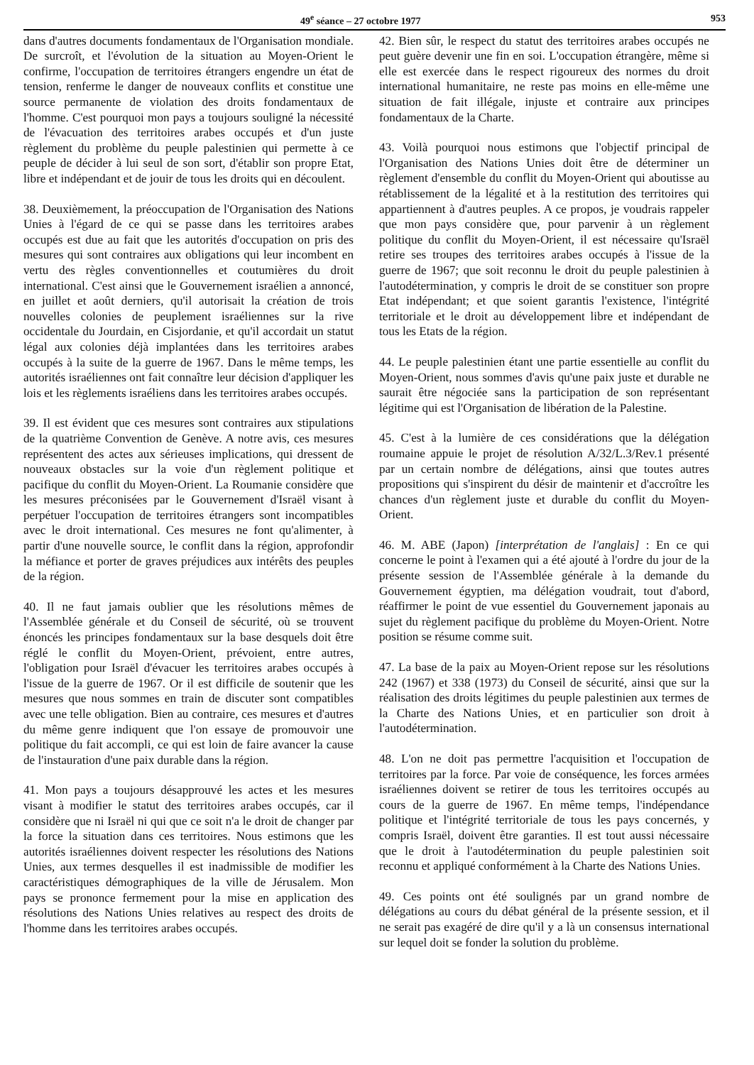49<sup>e</sup> séance – 27 octobre 1977 953
dans d'autres documents fondamentaux de l'Organisation mondiale. De surcroît, et l'évolution de la situation au Moyen-Orient le confirme, l'occupation de territoires étrangers engendre un état de tension, renferme le danger de nouveaux conflits et constitue une source permanente de violation des droits fondamentaux de l'homme. C'est pourquoi mon pays a toujours souligné la nécessité de l'évacuation des territoires arabes occupés et d'un juste règlement du problème du peuple palestinien qui permette à ce peuple de décider à lui seul de son sort, d'établir son propre Etat, libre et indépendant et de jouir de tous les droits qui en découlent.
38. Deuxièmement, la préoccupation de l'Organisation des Nations Unies à l'égard de ce qui se passe dans les territoires arabes occupés est due au fait que les autorités d'occupation on pris des mesures qui sont contraires aux obligations qui leur incombent en vertu des règles conventionnelles et coutumières du droit international. C'est ainsi que le Gouvernement israélien a annoncé, en juillet et août derniers, qu'il autorisait la création de trois nouvelles colonies de peuplement israéliennes sur la rive occidentale du Jourdain, en Cisjordanie, et qu'il accordait un statut légal aux colonies déjà implantées dans les territoires arabes occupés à la suite de la guerre de 1967. Dans le même temps, les autorités israéliennes ont fait connaître leur décision d'appliquer les lois et les règlements israéliens dans les territoires arabes occupés.
39. Il est évident que ces mesures sont contraires aux stipulations de la quatrième Convention de Genève. A notre avis, ces mesures représentent des actes aux sérieuses implications, qui dressent de nouveaux obstacles sur la voie d'un règlement politique et pacifique du conflit du Moyen-Orient. La Roumanie considère que les mesures préconisées par le Gouvernement d'Israël visant à perpétuer l'occupation de territoires étrangers sont incompatibles avec le droit international. Ces mesures ne font qu'alimenter, à partir d'une nouvelle source, le conflit dans la région, approfondir la méfiance et porter de graves préjudices aux intérêts des peuples de la région.
40. Il ne faut jamais oublier que les résolutions mêmes de l'Assemblée générale et du Conseil de sécurité, où se trouvent énoncés les principes fondamentaux sur la base desquels doit être réglé le conflit du Moyen-Orient, prévoient, entre autres, l'obligation pour Israël d'évacuer les territoires arabes occupés à l'issue de la guerre de 1967. Or il est difficile de soutenir que les mesures que nous sommes en train de discuter sont compatibles avec une telle obligation. Bien au contraire, ces mesures et d'autres du même genre indiquent que l'on essaye de promouvoir une politique du fait accompli, ce qui est loin de faire avancer la cause de l'instauration d'une paix durable dans la région.
41. Mon pays a toujours désapprouvé les actes et les mesures visant à modifier le statut des territoires arabes occupés, car il considère que ni Israël ni qui que ce soit n'a le droit de changer par la force la situation dans ces territoires. Nous estimons que les autorités israéliennes doivent respecter les résolutions des Nations Unies, aux termes desquelles il est inadmissible de modifier les caractéristiques démographiques de la ville de Jérusalem. Mon pays se prononce fermement pour la mise en application des résolutions des Nations Unies relatives au respect des droits de l'homme dans les territoires arabes occupés.
42. Bien sûr, le respect du statut des territoires arabes occupés ne peut guère devenir une fin en soi. L'occupation étrangère, même si elle est exercée dans le respect rigoureux des normes du droit international humanitaire, ne reste pas moins en elle-même une situation de fait illégale, injuste et contraire aux principes fondamentaux de la Charte.
43. Voilà pourquoi nous estimons que l'objectif principal de l'Organisation des Nations Unies doit être de déterminer un règlement d'ensemble du conflit du Moyen-Orient qui aboutisse au rétablissement de la légalité et à la restitution des territoires qui appartiennent à d'autres peuples. A ce propos, je voudrais rappeler que mon pays considère que, pour parvenir à un règlement politique du conflit du Moyen-Orient, il est nécessaire qu'Israël retire ses troupes des territoires arabes occupés à l'issue de la guerre de 1967; que soit reconnu le droit du peuple palestinien à l'autodétermination, y compris le droit de se constituer son propre Etat indépendant; et que soient garantis l'existence, l'intégrité territoriale et le droit au développement libre et indépendant de tous les Etats de la région.
44. Le peuple palestinien étant une partie essentielle au conflit du Moyen-Orient, nous sommes d'avis qu'une paix juste et durable ne saurait être négociée sans la participation de son représentant légitime qui est l'Organisation de libération de la Palestine.
45. C'est à la lumière de ces considérations que la délégation roumaine appuie le projet de résolution A/32/L.3/Rev.1 présenté par un certain nombre de délégations, ainsi que toutes autres propositions qui s'inspirent du désir de maintenir et d'accroître les chances d'un règlement juste et durable du conflit du Moyen-Orient.
46. M. ABE (Japon) [interprétation de l'anglais] : En ce qui concerne le point à l'examen qui a été ajouté à l'ordre du jour de la présente session de l'Assemblée générale à la demande du Gouvernement égyptien, ma délégation voudrait, tout d'abord, réaffirmer le point de vue essentiel du Gouvernement japonais au sujet du règlement pacifique du problème du Moyen-Orient. Notre position se résume comme suit.
47. La base de la paix au Moyen-Orient repose sur les résolutions 242 (1967) et 338 (1973) du Conseil de sécurité, ainsi que sur la réalisation des droits légitimes du peuple palestinien aux termes de la Charte des Nations Unies, et en particulier son droit à l'autodétermination.
48. L'on ne doit pas permettre l'acquisition et l'occupation de territoires par la force. Par voie de conséquence, les forces armées israéliennes doivent se retirer de tous les territoires occupés au cours de la guerre de 1967. En même temps, l'indépendance politique et l'intégrité territoriale de tous les pays concernés, y compris Israël, doivent être garanties. Il est tout aussi nécessaire que le droit à l'autodétermination du peuple palestinien soit reconnu et appliqué conformément à la Charte des Nations Unies.
49. Ces points ont été soulignés par un grand nombre de délégations au cours du débat général de la présente session, et il ne serait pas exagéré de dire qu'il y a là un consensus international sur lequel doit se fonder la solution du problème.